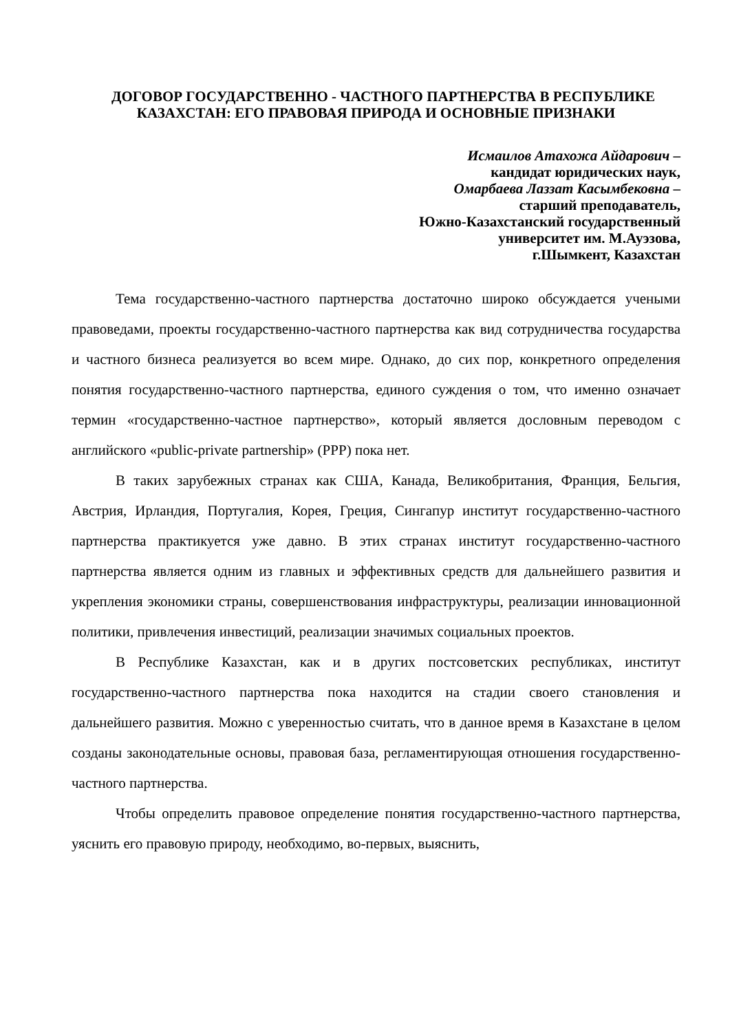ДОГОВОР ГОСУДАРСТВЕННО - ЧАСТНОГО ПАРТНЕРСТВА В РЕСПУБЛИКЕ КАЗАХСТАН: ЕГО ПРАВОВАЯ ПРИРОДА И ОСНОВНЫЕ ПРИЗНАКИ
Исмаилов Атахожа Айдарович –
кандидат юридических наук,
Омарбаева Лаззат Касымбековна –
старший преподаватель,
Южно-Казахстанский государственный
университет им. М.Ауэзова,
г.Шымкент, Казахстан
Тема государственно-частного партнерства достаточно широко обсуждается учеными правоведами, проекты государственно-частного партнерства как вид сотрудничества государства и частного бизнеса реализуется во всем мире. Однако, до сих пор, конкретного определения понятия государственно-частного партнерства, единого суждения о том, что именно означает термин «государственно-частное партнерство», который является дословным переводом с английского «public-private partnership» (PPP) пока нет.
В таких зарубежных странах как США, Канада, Великобритания, Франция, Бельгия, Австрия, Ирландия, Португалия, Корея, Греция, Сингапур институт государственно-частного партнерства практикуется уже давно. В этих странах институт государственно-частного партнерства является одним из главных и эффективных средств для дальнейшего развития и укрепления экономики страны, совершенствования инфраструктуры, реализации инновационной политики, привлечения инвестиций, реализации значимых социальных проектов.
В Республике Казахстан, как и в других постсоветских республиках, институт государственно-частного партнерства пока находится на стадии своего становления и дальнейшего развития. Можно с уверенностью считать, что в данное время в Казахстане в целом созданы законодательные основы, правовая база, регламентирующая отношения государственно-частного партнерства.
Чтобы определить правовое определение понятия государственно-частного партнерства, уяснить его правовую природу, необходимо, во-первых, выяснить,